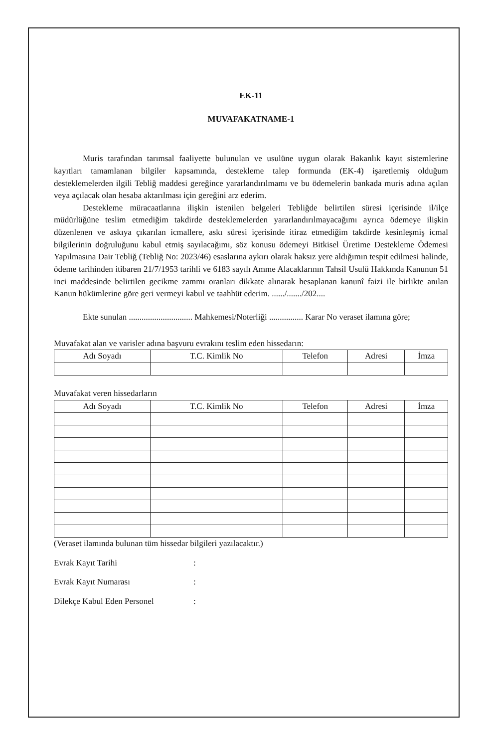EK-11
MUVAFAKATNAME-1
Muris tarafından tarımsal faaliyette bulunulan ve usulüne uygun olarak Bakanlık kayıt sistemlerine kayıtları tamamlanan bilgiler kapsamında, destekleme talep formunda (EK-4) işaretlemiş olduğum desteklemelerden ilgili Tebliğ maddesi gereğince yararlandırılmamı ve bu ödemelerin bankada muris adına açılan veya açılacak olan hesaba aktarılması için gereğini arz ederim.
Destekleme müracaatlarına ilişkin istenilen belgeleri Tebliğde belirtilen süresi içerisinde il/ilçe müdürlüğüne teslim etmediğim takdirde desteklemelerden yararlandırılmayacağımı ayrıca ödemeye ilişkin düzenlenen ve askıya çıkarılan icmallere, askı süresi içerisinde itiraz etmediğim takdirde kesinleşmiş icmal bilgilerinin doğruluğunu kabul etmiş sayılacağımı, söz konusu ödemeyi Bitkisel Üretime Destekleme Ödemesi Yapılmasına Dair Tebliğ (Tebliğ No: 2023/46) esaslarına aykırı olarak haksız yere aldığımın tespit edilmesi halinde, ödeme tarihinden itibaren 21/7/1953 tarihli ve 6183 sayılı Amme Alacaklarının Tahsil Usulü Hakkında Kanunun 51 inci maddesinde belirtilen gecikme zammı oranları dikkate alınarak hesaplanan kanunî faizi ile birlikte anılan Kanun hükümlerine göre geri vermeyi kabul ve taahhüt ederim. ....../......./202....
Ekte sunulan .............................. Mahkemesi/Noterliği ................ Karar No veraset ilamına göre;
Muvafakat alan ve varisler adına başvuru evrakını teslim eden hissedarın:
| Adı Soyadı | T.C. Kimlik No | Telefon | Adresi | İmza |
| --- | --- | --- | --- | --- |
Muvafakat veren hissedarların
| Adı Soyadı | T.C. Kimlik No | Telefon | Adresi | İmza |
| --- | --- | --- | --- | --- |
(Veraset ilamında bulunan tüm hissedar bilgileri yazılacaktır.)
Evrak Kayıt Tarihi :
Evrak Kayıt Numarası :
Dilekçe Kabul Eden Personel :